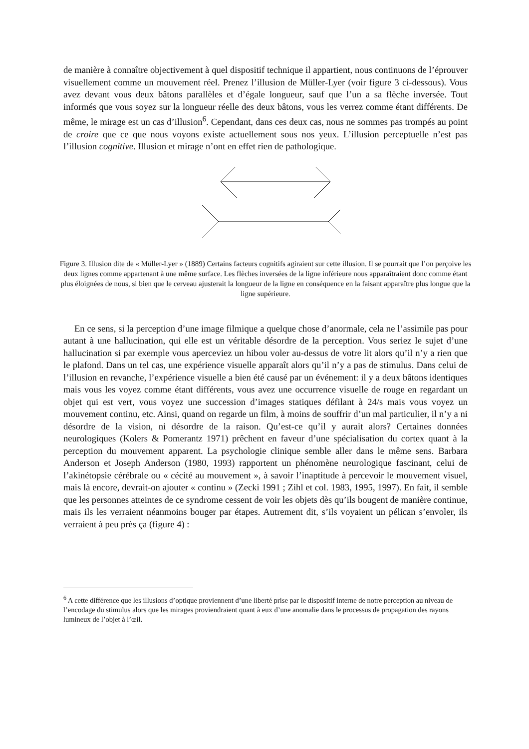de manière à connaître objectivement à quel dispositif technique il appartient, nous continuons de l’éprouver visuellement comme un mouvement réel. Prenez l’illusion de Müller-Lyer (voir figure 3 ci-dessous). Vous avez devant vous deux bâtons parallèles et d’égale longueur, sauf que l’un a sa flèche inversée. Tout informés que vous soyez sur la longueur réelle des deux bâtons, vous les verrez comme étant différents. De même, le mirage est un cas d’illusion<sup>6</sup>. Cependant, dans ces deux cas, nous ne sommes pas trompés au point de croire que ce que nous voyons existe actuellement sous nos yeux. L’illusion perceptuelle n’est pas l’illusion cognitive. Illusion et mirage n’ont en effet rien de pathologique.
Figure 3. Illusion dite de « Müller-Lyer » (1889) Certains facteurs cognitifs agiraient sur cette illusion. Il se pourrait que l’on perçoive les deux lignes comme appartenant à une même surface. Les flèches inversées de la ligne inférieure nous apparaîtraient donc comme étant plus éloignées de nous, si bien que le cerveau ajusterait la longueur de la ligne en conséquence en la faisant apparaître plus longue que la ligne supérieure.
En ce sens, si la perception d’une image filmique a quelque chose d’anormale, cela ne l’assimile pas pour autant à une hallucination, qui elle est un véritable désordre de la perception. Vous seriez le sujet d’une hallucination si par exemple vous aperceviez un hibou voler au-dessus de votre lit alors qu’il n’y a rien que le plafond. Dans un tel cas, une expérience visuelle apparaît alors qu’il n’y a pas de stimulus. Dans celui de l’illusion en revanche, l’expérience visuelle a bien été causé par un événement: il y a deux bâtons identiques mais vous les voyez comme étant différents, vous avez une occurrence visuelle de rouge en regardant un objet qui est vert, vous voyez une succession d’images statiques défilant à 24/s mais vous voyez un mouvement continu, etc. Ainsi, quand on regarde un film, à moins de souffrir d’un mal particulier, il n’y a ni désordre de la vision, ni désordre de la raison. Qu’est-ce qu’il y aurait alors? Certaines données neurologiques (Kolers & Pomerantz 1971) prêchent en faveur d’une spécialisation du cortex quant à la perception du mouvement apparent. La psychologie clinique semble aller dans le même sens. Barbara Anderson et Joseph Anderson (1980, 1993) rapportent un phénomène neurologique fascinant, celui de l’akinétopsie cérébrale ou « cécité au mouvement », à savoir l’inaptitude à percevoir le mouvement visuel, mais là encore, devrait-on ajouter « continu » (Zecki 1991 ; Zihl et col. 1983, 1995, 1997). En fait, il semble que les personnes atteintes de ce syndrome cessent de voir les objets dès qu’ils bougent de manière continue, mais ils les verraient néanmoins bouger par étapes. Autrement dit, s’ils voyaient un pélican s’envoler, ils verraient à peu près ça (figure 4) :
<sup>6</sup> A cette différence que les illusions d’optique proviennent d’une liberté prise par le dispositif interne de notre perception au niveau de l’encodage du stimulus alors que les mirages proviendraient quant à eux d’une anomalie dans le processus de propagation des rayons lumineux de l’objet à l’œil.